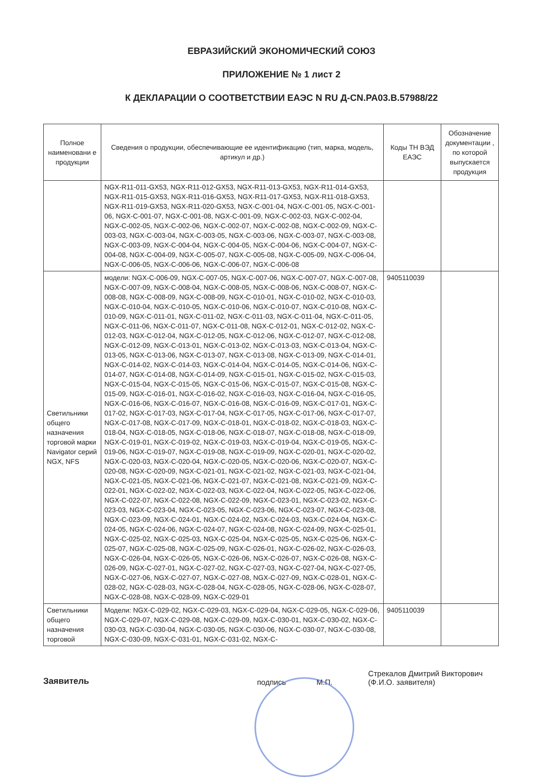ЕВРАЗИЙСКИЙ ЭКОНОМИЧЕСКИЙ СОЮЗ
ПРИЛОЖЕНИЕ № 1 лист 2
К ДЕКЛАРАЦИИ О СООТВЕТСТВИИ ЕАЭС N RU Д-CN.РА03.В.57988/22
| Полное наименовани е продукции | Сведения о продукции, обеспечивающие ее идентификацию (тип, марка, модель, артикул и др.) | Коды ТН ВЭД ЕАЭС | Обозначение документации , по которой выпускается продукция |
| --- | --- | --- | --- |
| | NGX-R11-011-GX53, NGX-R11-012-GX53, NGX-R11-013-GX53, NGX-R11-014-GX53, NGX-R11-015-GX53, NGX-R11-016-GX53, NGX-R11-017-GX53, NGX-R11-018-GX53, NGX-R11-019-GX53, NGX-R11-020-GX53, NGX-C-001-04, NGX-C-001-05, NGX-C-001-06, NGX-C-001-07, NGX-C-001-08, NGX-C-001-09, NGX-C-002-03, NGX-C-002-04, NGX-C-002-05, NGX-C-002-06, NGX-C-002-07, NGX-C-002-08, NGX-C-002-09, NGX-C-003-03, NGX-C-003-04, NGX-C-003-05, NGX-C-003-06, NGX-C-003-07, NGX-C-003-08, NGX-C-003-09, NGX-C-004-04, NGX-C-004-05, NGX-C-004-06, NGX-C-004-07, NGX-C-004-08, NGX-C-004-09, NGX-C-005-07, NGX-C-005-08, NGX-C-005-09, NGX-C-006-04, NGX-C-006-05, NGX-C-006-06, NGX-C-006-07, NGX-C-006-08 | | |
| Светильники общего назначения торговой марки Navigator серий NGX, NFS | модели: NGX-C-006-09, NGX-C-007-05, NGX-C-007-06, NGX-C-007-07, NGX-C-007-08, NGX-C-007-09, NGX-C-008-04, NGX-C-008-05, NGX-C-008-06, NGX-C-008-07, NGX-C-008-08, NGX-C-008-09, NGX-C-008-09, NGX-C-010-01, NGX-C-010-02, NGX-C-010-03, NGX-C-010-04, NGX-C-010-05, NGX-C-010-06, NGX-C-010-07, NGX-C-010-08, NGX-C-010-09, NGX-C-011-01, NGX-C-011-02, NGX-C-011-03, NGX-C-011-04, NGX-C-011-05, NGX-C-011-06, NGX-C-011-07, NGX-C-011-08, NGX-C-012-01, NGX-C-012-02, NGX-C-012-03, NGX-C-012-04, NGX-C-012-05, NGX-C-012-06, NGX-C-012-07, NGX-C-012-08, NGX-C-012-09, NGX-C-013-01, NGX-C-013-02, NGX-C-013-03, NGX-C-013-04, NGX-C-013-05, NGX-C-013-06, NGX-C-013-07, NGX-C-013-08, NGX-C-013-09, NGX-C-014-01, NGX-C-014-02, NGX-C-014-03, NGX-C-014-04, NGX-C-014-05, NGX-C-014-06, NGX-C-014-07, NGX-C-014-08, NGX-C-014-09, NGX-C-015-01, NGX-C-015-02, NGX-C-015-03, NGX-C-015-04, NGX-C-015-05, NGX-C-015-06, NGX-C-015-07, NGX-C-015-08, NGX-C-015-09, NGX-C-016-01, NGX-C-016-02, NGX-C-016-03, NGX-C-016-04, NGX-C-016-05, NGX-C-016-06, NGX-C-016-07, NGX-C-016-08, NGX-C-016-09, NGX-C-017-01, NGX-C-017-02, NGX-C-017-03, NGX-C-017-04, NGX-C-017-05, NGX-C-017-06, NGX-C-017-07, NGX-C-017-08, NGX-C-017-09, NGX-C-018-01, NGX-C-018-02, NGX-C-018-03, NGX-C-018-04, NGX-C-018-05, NGX-C-018-06, NGX-C-018-07, NGX-C-018-08, NGX-C-018-09, NGX-C-019-01, NGX-C-019-02, NGX-C-019-03, NGX-C-019-04, NGX-C-019-05, NGX-C-019-06, NGX-C-019-07, NGX-C-019-08, NGX-C-019-09, NGX-C-020-01, NGX-C-020-02, NGX-C-020-03, NGX-C-020-04, NGX-C-020-05, NGX-C-020-06, NGX-C-020-07, NGX-C-020-08, NGX-C-020-09, NGX-C-021-01, NGX-C-021-02, NGX-C-021-03, NGX-C-021-04, NGX-C-021-05, NGX-C-021-06, NGX-C-021-07, NGX-C-021-08, NGX-C-021-09, NGX-C-022-01, NGX-C-022-02, NGX-C-022-03, NGX-C-022-04, NGX-C-022-05, NGX-C-022-06, NGX-C-022-07, NGX-C-022-08, NGX-C-022-09, NGX-C-023-01, NGX-C-023-02, NGX-C-023-03, NGX-C-023-04, NGX-C-023-05, NGX-C-023-06, NGX-C-023-07, NGX-C-023-08, NGX-C-023-09, NGX-C-024-01, NGX-C-024-02, NGX-C-024-03, NGX-C-024-04, NGX-C-024-05, NGX-C-024-06, NGX-C-024-07, NGX-C-024-08, NGX-C-024-09, NGX-C-025-01, NGX-C-025-02, NGX-C-025-03, NGX-C-025-04, NGX-C-025-05, NGX-C-025-06, NGX-C-025-07, NGX-C-025-08, NGX-C-025-09, NGX-C-026-01, NGX-C-026-02, NGX-C-026-03, NGX-C-026-04, NGX-C-026-05, NGX-C-026-06, NGX-C-026-07, NGX-C-026-08, NGX-C-026-09, NGX-C-027-01, NGX-C-027-02, NGX-C-027-03, NGX-C-027-04, NGX-C-027-05, NGX-C-027-06, NGX-C-027-07, NGX-C-027-08, NGX-C-027-09, NGX-C-028-01, NGX-C-028-02, NGX-C-028-03, NGX-C-028-04, NGX-C-028-05, NGX-C-028-06, NGX-C-028-07, NGX-C-028-08, NGX-C-028-09, NGX-C-029-01 | 9405110039 | |
| Светильники общего назначения торговой | Модели: NGX-C-029-02, NGX-C-029-03, NGX-C-029-04, NGX-C-029-05, NGX-C-029-06, NGX-C-029-07, NGX-C-029-08, NGX-C-029-09, NGX-C-030-01, NGX-C-030-02, NGX-C-030-03, NGX-C-030-04, NGX-C-030-05, NGX-C-030-06, NGX-C-030-07, NGX-C-030-08, NGX-C-030-09, NGX-C-031-01, NGX-C-031-02, NGX-C- | 9405110039 | |
Заявитель подпись М.П. Стрекалов Дмитрий Викторович
(Ф.И.О. заявителя)